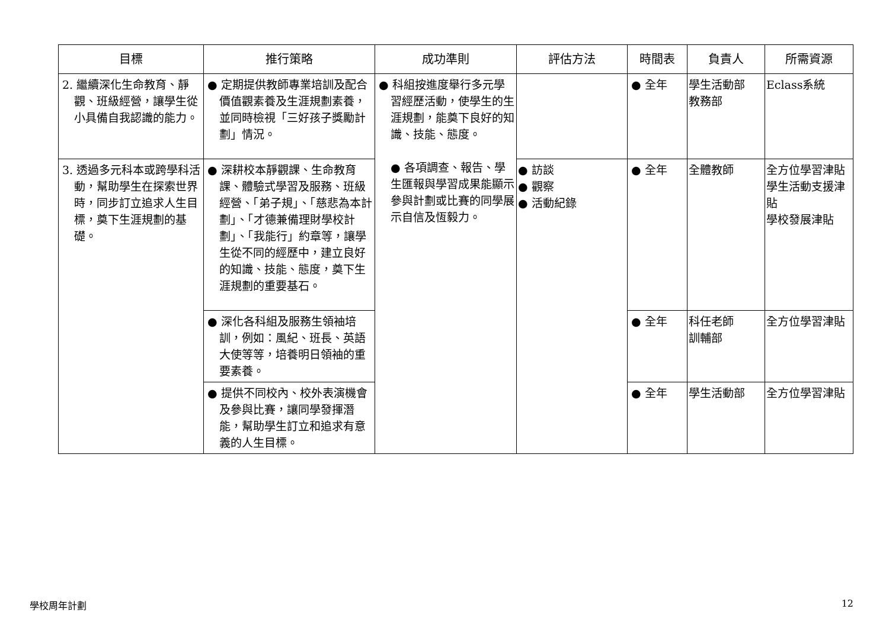| 目標 | 推行策略 | 成功準則 | 評估方法 | 時間表 | 負責人 | 所需資源 |
| --- | --- | --- | --- | --- | --- | --- |
| 2. 繼續深化生命教育、靜觀、班級經營，讓學生從小具備自我認識的能力。 | ● 定期提供教師專業培訓及配合價值觀素養及生涯規劃素養，並同時檢視「三好孩子獎勵計劃」情況。 | ● 科組按進度舉行多元學習經歷活動，使學生的生涯規劃，能奠下良好的知識、技能、態度。 ● 各項調查、報告、學生匯報與學習成果能顯示參與計劃或比賽的同學展示自信及恆毅力。 | | ● 全年 | 學生活動部 教務部 | Eclass系統 |
| 3. 透過多元科本或跨學科活動，幫助學生在探索世界時，同步訂立追求人生目標，奠下生涯規劃的基礎。 | ● 深耕校本靜觀課、生命教育課、體驗式學習及服務、班級經營、「弟子規」、「慈悲為本計劃」、「才德兼備理財學校計劃」、「我能行」約章等，讓學生從不同的經歷中，建立良好的知識、技能、態度，奠下生涯規劃的重要基石。 | | ● 訪談 ● 觀察 ● 活動紀錄 | ● 全年 | 全體教師 | 全方位學習津貼 學生活動支援津貼 學校發展津貼 |
| | ● 深化各科組及服務生領袖培訓，例如：風紀、班長、英語大使等等，培養明日領袖的重要素養。 | | | ● 全年 | 科任老師 訓輔部 | 全方位學習津貼 |
| | ● 提供不同校內、校外表演機會及參與比賽，讓同學發揮潛能，幫助學生訂立和追求有意義的人生目標。 | | | ● 全年 | 學生活動部 | 全方位學習津貼 |
學校周年計劃 12